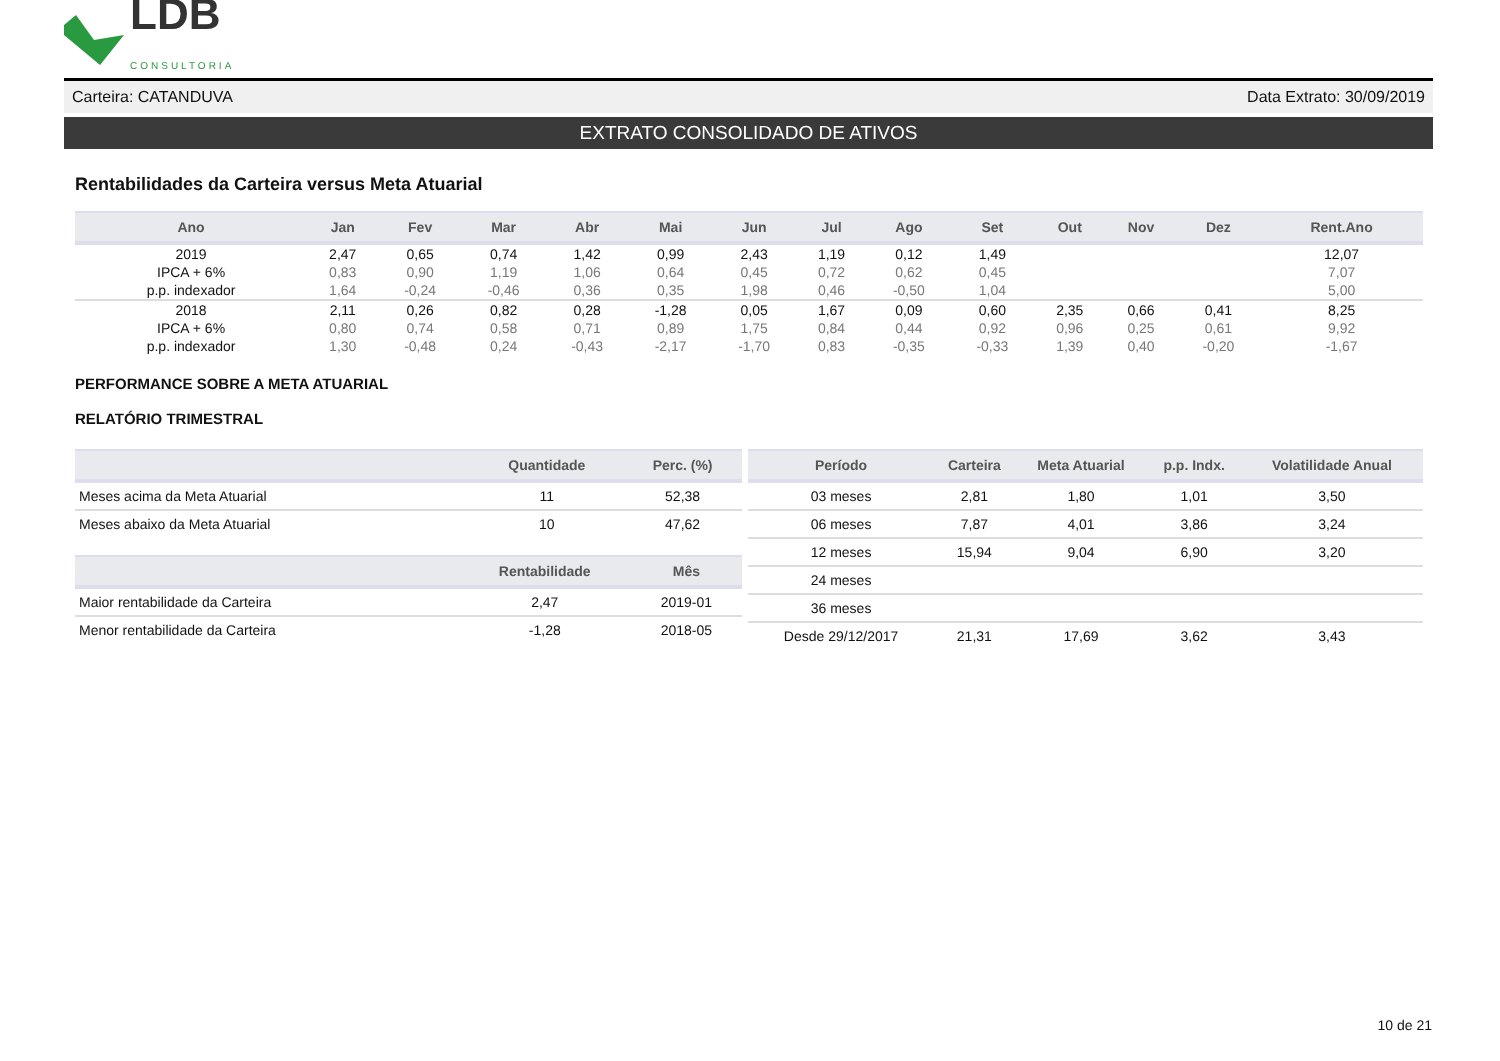LDB
CONSULTORIA
Carteira: CATANDUVA Data Extrato: 30/09/2019
EXTRATO CONSOLIDADO DE ATIVOS
Rentabilidades da Carteira versus Meta Atuarial
| Ano | Jan | Fev | Mar | Abr | Mai | Jun | Jul | Ago | Set | Out | Nov | Dez | Rent.Ano |
| --- | --- | --- | --- | --- | --- | --- | --- | --- | --- | --- | --- | --- | --- |
| 2019 | 2,47 | 0,65 | 0,74 | 1,42 | 0,99 | 2,43 | 1,19 | 0,12 | 1,49 | | | | 12,07 |
| IPCA + 6% | 0,83 | 0,90 | 1,19 | 1,06 | 0,64 | 0,45 | 0,72 | 0,62 | 0,45 | | | | 7,07 |
| p.p. indexador | 1,64 | -0,24 | -0,46 | 0,36 | 0,35 | 1,98 | 0,46 | -0,50 | 1,04 | | | | 5,00 |
| 2018 | 2,11 | 0,26 | 0,82 | 0,28 | -1,28 | 0,05 | 1,67 | 0,09 | 0,60 | 2,35 | 0,66 | 0,41 | 8,25 |
| IPCA + 6% | 0,80 | 0,74 | 0,58 | 0,71 | 0,89 | 1,75 | 0,84 | 0,44 | 0,92 | 0,96 | 0,25 | 0,61 | 9,92 |
| p.p. indexador | 1,30 | -0,48 | 0,24 | -0,43 | -2,17 | -1,70 | 0,83 | -0,35 | -0,33 | 1,39 | 0,40 | -0,20 | -1,67 |
PERFORMANCE SOBRE A META ATUARIAL
RELATÓRIO TRIMESTRAL
| | Quantidade | Perc. (%) |
| --- | --- | --- |
| Meses acima da Meta Atuarial | 11 | 52,38 |
| Meses abaixo da Meta Atuarial | 10 | 47,62 |
| | Rentabilidade | Mês |
| --- | --- | --- |
| Maior rentabilidade da Carteira | 2,47 | 2019-01 |
| Menor rentabilidade da Carteira | -1,28 | 2018-05 |
| Período | Carteira | Meta Atuarial | p.p. Indx. | Volatilidade Anual |
| --- | --- | --- | --- | --- |
| 03 meses | 2,81 | 1,80 | 1,01 | 3,50 |
| 06 meses | 7,87 | 4,01 | 3,86 | 3,24 |
| 12 meses | 15,94 | 9,04 | 6,90 | 3,20 |
| 24 meses | | | | |
| 36 meses | | | | |
| Desde 29/12/2017 | 21,31 | 17,69 | 3,62 | 3,43 |
10 de 21